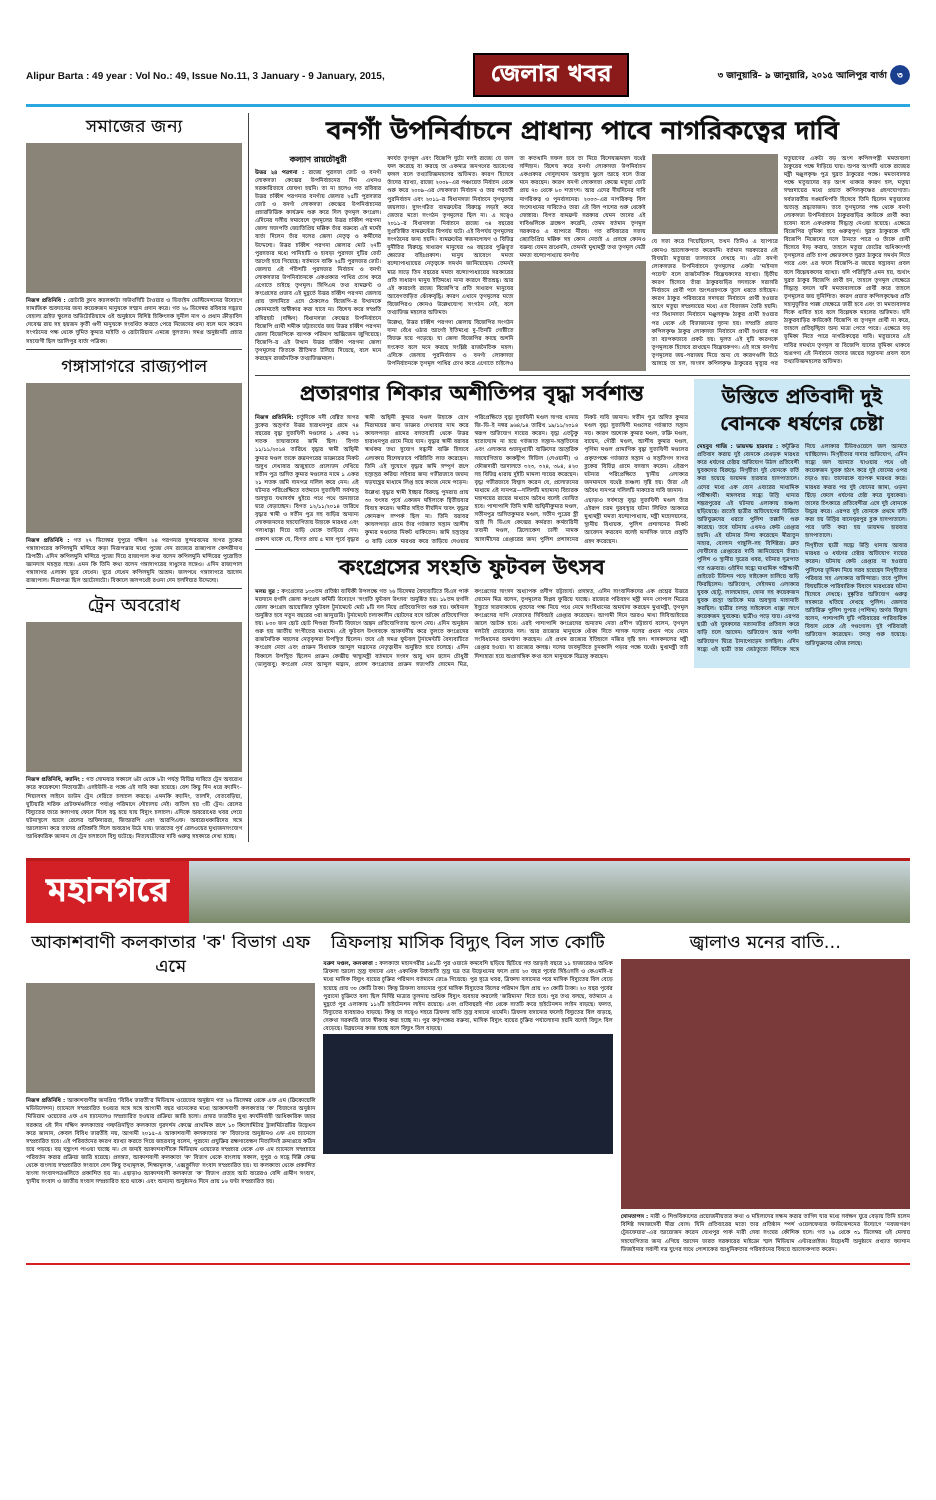Alipur Barta : 49 year : Vol No.: 49, Issue No.11, 3 January - 9 January, 2015, জেলার খবর ৩ জানুয়ারি– ৯ জানুয়ারি, ২০১৫ আলিপুর বার্তা ৩
সমাজের জন্য
নিজস্ব প্রতিনিধি : রোটারি ক্লাব ক্যালকাটা সাউথসিটি টাওয়ার ও ডিভাইন ডেস্টিনেশনের উদ্যোগে সামাজিক অবদানের জন্য কয়েকজন মানুষকে সম্মান প্রদান করে। গত ২৮ ডিসেম্বর রবিবার সন্ধ্যায় বেহালা ব্রাইভ স্কুলের অডিটোরিয়ামে ওই অনুষ্ঠানে বিশিষ্ট চিকিৎসক সুনীল নাগ ও প্রধান ক্রীড়াবিদ দেবেন্দ্র রায় সহ ছয়জন কৃতী গুণী মানুষকে সংবর্ধিত করতে পেরে নিজেদের ধন্য বলে মনে করেন সংগঠনের পক্ষ থেকে সুমিত কুমার মাইতি ও রোটারিয়ান এমজে সুলতান। সমগ্র অনুষ্ঠানটি প্রচার সহযোগী ছিল আলিপুর বার্তা পত্রিকা।
গঙ্গাসাগরে রাজ্যপাল
নিজস্ব প্রতিনিধি : গত ২৭ ডিসেম্বর দুপুরে দক্ষিণ ২৪ পরগনার সুন্দরবনের সাগর ব্লকের গঙ্গাসাগরের কপিলমুনি মন্দিরে কড়া নিরাপত্তার মধ্যে পুজো দেন রাজ্যের রাজ্যপাল কেশরীনাথ ত্রিপাঠী। এদিন কপিলমুনি মন্দিরে পুজো দিয়ে রাজ্যপাল কথা বলেন কপিলমুনি মন্দিরের পুরোহিত জ্ঞানদাস মহন্তর সঙ্গে। এমন কি তিনি কথা বলেন গঙ্গাসাগরের সাধুদের সঙ্গেও। এদিন রাজ্যপাল গঙ্গাসাগর এলাকা ঘুরে দেখেন। ঘুরে দেখেন কপিলমুনি আশ্রম। জলপথে গঙ্গাসাগরে আসেন রাজ্যপাল। নিরাপত্তা ছিল আটোসাটো। বিকালে জলপথেই রওনা দেন হলদিয়ার উদ্দেশ্যে।
ট্রেন অবরোধ
নিজস্ব প্রতিনিধি, ক্যানিং : গত সোমবার সকালে ৬টা থেকে ৮টা পর্যন্ত বিভিন্ন দাবিতে ট্রেন অবরোধ করে কয়েকশো নিত্যযাত্রী। এসইউসি–র পক্ষে এই দাবি করা হয়েছে। বেশ কিছু দিন ধরে ক্যানিং–শিয়ালদহ লাইনে ডাউন ট্রেন দেরিতে চলাচল করছে। এমনকি ক্যানিং, তালদি, বেতবেড়িয়া, ঘুটিয়ারি শরিফ প্রাটফর্মগুলিতে পর্যাপ্ত পরিমাণে শৌচালয় নেই। বাতিল হয় ৩টি ট্রেন। রেলের বিদ্যুতের তারে কলাগাছ ফেলে দিলে বন্ধ হয়ে যায় বিদ্যুৎ চলাচল। এদিকে অবরোধের খবর পেয়ে ঘটনাস্থলে আসে রেলের অফিসাররা, জিআরপি এবং আরপিএফ। অবরোধকারিদের সঙ্গে আলোচনা করে তাদের প্রতিশ্রুতি দিলে অবরোধ উঠে যায়। ভারতের পূর্ব রেলওয়ের মুখ্যজনসংযোগ আধিকারিক জানান যে ট্রেন চলাচলে বিঘ্ন ঘটেছে। নিত্যযাত্রীদের দাবি গুরুত্ব সহকারে দেখা হচ্ছে।
বনগাঁ উপনির্বাচনে প্রাধান্য পাবে নাগরিকত্বের দাবি
কল্যাণ রায়চৌধুরী
উত্তর ২৪ পরগনা : রাজ্যে পুরসভা ভোট ও বনগাঁ লোকসভা কেন্দ্রের উপনির্বাচনের দিন এখনও সরকারিভাবে ঘোষণা হয়নি। তা না হলেও গত রবিবার উত্তর চব্বিশ পরগনার বনগাঁয় জেলার ২৫টি পুরসভার ভোট ও বনগাঁ লোকসভা কেন্দ্রের উপনির্বাচনের প্রচারভিত্তিক কার্যক্রম শুরু করে দিল তৃণমূল কংগ্রেস। এদিনের দলীয় সমাবেশে তৃণমূলের উত্তর চব্বিশ পরগনা জেলা সভাপতি জ্যোতিপ্রিয় মল্লিক তাঁর বক্তব্যে এই মর্মেই বার্তা দিলেন তাঁর দলের জেলা নেতৃত্ব ও কর্মীদের উদ্দেশ্যে। উত্তর চব্বিশ পরগনা জেলার মোট ২৭টি পুরসভার মধ্যে পানিহাটি ও হাবড়া পুরসভা দুটির ভোট আগেই হয়ে গিয়েছে। বর্তমানে বাকি ২৫টি পুরসভার ভোট। জেলায় এই পঁচিশটি পুরসভার নির্বাচন ও বনগাঁ লোকসভার উপনির্বাচনকে একপ্রকার পাখির চোখ করে এগোতে চাইছে তৃণমূল। সিপিএম তথা বামফ্রন্ট ও কংগ্রেসের প্রভাব এই মুহূর্তে উত্তর চব্বিশ পরগনা জেলায় প্রায় তলানিতে এসে ঠেকলেও বিজেপি–র উত্থানকে কোনমতেই অস্বীকার করা যাবে না। বিশেষ করে সম্প্রতি বসিরহাট (দক্ষিণ) বিধানসভা কেন্দ্রের উপনির্বাচনে বিজেপি প্রার্থী শমীক ভট্টাচার্যের জয় উত্তর চব্বিশ পরগনা জেলা বিজেপিকে ব্যাপক পরিমাণ অক্সিজেন জুগিয়েছে। বিজেপি–র এই উত্থান উত্তর চব্বিশ পরগনা জেলা তৃণমূলের ভিতকে রীতিমত টলিয়ে দিয়েছে, বলে মনে করছেন রাজনৈতিক তথ্যাভিজ্ঞমহল।
কার্যত তৃণমূল এবং বিজেপি দুটো দলই রাজ্যে যে ভাল ফল করেছে বা করছে তা একমাত্র জনগণের আবেগের ফসল বলে তথ্যাভিজ্ঞমহলের অভিমত। কারণ হিসেবে তাঁদের ব্যাখ্যা, রাজ্যে ২০০৮–এর পঞ্চায়েত নির্বাচন থেকে শুরু করে ২০০৯–এর লোকসভা নির্বাচন ও তার পরবর্তী পুরনির্বাচন এবং ২০১১–র বিধানসভা নির্বাচনে তৃণমূলের জয়লাভ। সুসংগঠিত বামফ্রন্টের বিরুদ্ধে লড়াই করে জেতার মতো সংগঠন তৃণমূলের ছিল না। এ সত্ত্বেও ২০১১–র বিধানসভা নির্বাচনে রাজ্যে ৩৪ বছরের সুপ্রতিষ্ঠিত বামফ্রন্টের বিপর্যয় ঘটে। এই বিপর্যয় তৃণমূলের সংগঠনের জন্য হয়নি। বামফ্রন্টের স্বজনপোষণ ও বিভিন্ন দুর্নীতির বিরুদ্ধে সাধারণ মানুষের ৩৪ বছরের পুঞ্জিভূত ক্ষোভের বহিঃপ্রকাশ। মানুষ আবেগে মমতা বন্দ্যোপাধ্যায়ের নেতৃত্বকে সমর্থন জানিয়েছেন। তেমনই মাত্র সাড়ে তিন বছরের মমতা বন্দ্যোপাধ্যায়ের সরকারের প্রতি সাধারণ মানুষ ইতিমধ্যে নানা কারণে বীতশ্রদ্ধ। আর এই কারণেই রাজ্যে বিজেপি'র প্রতি সাধারণ মানুষের আবেগতাড়িত ঝোঁকবৃদ্ধি। কারণ এখানে তৃণমূলের মতো বিজেপিরও কোনও উল্লেখযোগ্য সংগঠন নেই, বলে তথ্যাভিজ্ঞ মহলের অভিমত।
উল্লেখ্য, উত্তর চব্বিশ পরগণা জেলায় বিজেপির সংগঠন দানা বেঁধে ওঠার আগেই ইতিমধ্যে দু–তিনটি গোষ্ঠীতে বিভক্ত হয়ে পড়েছে। যা জেলা বিজেপির কাছে অশনি সংকেত বলে মনে করছে সংশ্লিষ্ট রাজনৈতিক মহল। এদিকে জেলায় পুরনির্বাচন ও বনগাঁ লোকসভা উপনির্বাচনকে তৃণমূল পাখির চোখ করে এগোতে চাইলেও তা কতখানি সফল হবে তা নিয়ে বিশেষজ্ঞমহল যথেষ্ট সন্দিহান। বিশেষ করে বনগাঁ লোকসভা উপনির্বাচন একপ্রকার দোদুল্যমান অবস্থায় ঝুলে আছে বলে তাঁরা মনে করছেন। কারণ বনগাঁ লোকসভা কেন্দ্রে মতুয়া ভোট প্রায় ৭০ থেকে ৮০ শতাংশ। আর এদের দীর্ঘদিনের দাবি নাগরিকত্ব ও পুনর্বাসনের। ২০০৩–এর নাগরিকত্ব বিল সংশোধনের দাবিতেও তারা এই বিল পাশের শুরু থেকেই সোচ্চার। বিগত বামফ্রন্ট সরকার যেমন তাদের এই দাবিগুলিকে ভ্রূক্ষেপ করেনি, তেমন বর্তমান তৃণমূল সরকারও এ ব্যাপারে নীরব। গত রবিবারের সভায় জ্যোতিপ্রিয় মল্লিক সহ কোন নেতাই এ প্রসঙ্গে কোনও বক্তব্য যেমন রাখেননি, তেমনই মুখ্যমন্ত্রী তথা তৃণমূল নেত্রী মমতা বন্দ্যোপাধ্যায় বনগাঁয়
যে সভা করে গিয়েছিলেন, তখন তিনিও এ ব্যাপারে কোনও আলোকপাত করেননি। বর্তমান সরকারের এই বিষয়টা মতুয়ারা ভালভাবে দেখছে না। এটা বনগাঁ লোকসভার উপনির্বাচনে তৃণমূলের একটা 'মাইনাস পয়েন্ট' বলে রাজনৈতিক বিশ্লেষকদের ব্যাখ্যা। দ্বিতীয় কারণ হিসেবে তাঁরা ঠাকুরবাড়ির সদস্যকে সরাসরি নির্বাচনে প্রার্থী পদে অংশগ্রহণকে তুলে ধরতে চাইছেন। কারণ ঠাকুর পরিবারের সদস্যরা নির্বাচনে প্রার্থী হওয়ার আগে মতুয়া সম্প্রদায়ের মধ্যে এত বিভাজন তৈরি হয়নি। গত বিধানসভা নির্বাচনে মঞ্জুলকৃষ্ণ ঠাকুর প্রার্থী হওয়ার পর থেকে এই বিভাজনের সূচনা হয়। সম্প্রতি প্রয়াত কপিলকৃষ্ণ ঠাকুর লোকসভা নির্বাচনে প্রার্থী হওয়ার পর তা ব্যাপকভাবে প্রকট হয়। মূলত এই দুটি কারণকে তৃণমূলকে হিসেবে রাখছেন বিশ্লেষকগণ। এই সঙ্গে বনগাঁয় তৃণমূলের জয়–পরাজয় নিয়ে অন্য যে কারণগুলি উঠে আসছে তা হল, সাংসদ কপিলকৃষ্ণ ঠাকুরের মৃত্যুর পর মতুয়াদের একটা বড় অংশ কপিলপত্নী মমতাবালা ঠাকুরের পক্ষে দাঁড়িয়ে যায়। অপর অংশটি থাকে রাজ্যের মন্ত্রী মঞ্জুলকৃষ্ণ পুত্র সুব্রত ঠাকুরের পক্ষে। মমতাবালার পক্ষে মতুয়াদের বড় অংশ থাকার কারণ হল, মতুয়া সম্প্রদায়ের মধ্যে প্রয়াত কপিলকৃষ্ণের গ্রহণযোগ্যতা। সর্বভারতীয় সঙ্ঘাধিপতি হিসেবে তিনি ছিলেন মতুয়াদের অত্যন্ত শ্রদ্ধাভাজন। তবে তৃণমূলের পক্ষ থেকে বনগাঁ লোকসভা উপনির্বাচনে ঠাকুরবাড়ির কাউকে প্রার্থী করা হবেনা বলে একপ্রকার সিদ্ধান্ত নেওয়া হয়েছে। এক্ষেত্রে বিজেপির ভূমিকা হবে গুরুত্বপূর্ণ। সুব্রত ঠাকুরকে যদি বিজেপি নিজেদের দলে টানতে পারে ও তাঁকে প্রার্থী হিসেবে দাঁড় করায়, তাহলে মতুয়া ভোটের অধিকাংশই তৃণমূলের প্রতি চাপা ক্ষোভবশত সুব্রত ঠাকুরে সমর্থন দিতে পারে এবং এর ফলে বিজেপি–র জয়ের সম্ভাবনা প্রবল বলে বিশ্লেষকদের ব্যাখ্যা। যদি পরিস্থিতি এমন হয়, অর্থাৎ সুব্রত ঠাকুর বিজেপি প্রার্থী হন, তাহলে তৃণমূল সেক্ষেত্রে সিদ্ধান্ত বদলে যদি মমতাবালাকে প্রার্থী করে তাহলে তৃণমূলের জয় সুনিশ্চিত। কারণ প্রয়াত কপিলকৃষ্ণের প্রতি সহানুভূতির পাল্লা সেক্ষেত্রে ভারী হবে এবং তা মমতাবালার দিকে ধাবিত হবে বলে বিশ্লেষক মহলের অভিমত। যদি ঠাকুরবাড়ির কাউকেই বিজেপি বা তৃণমূল প্রার্থী না করে, তাহলে প্রতিদ্বন্দ্বিতা অন্য মাত্রা পেতে পারে। এক্ষেত্রে বড় ভূমিকা নিতে পারে নাগরিকত্বের দাবি। মতুয়াদের এই দাবির সমর্থনে তৃণমূল বা বিজেপি যাদের ভূমিকা থাকবে অগ্রগণ্য এই নির্বাচনে তাদের জয়ের সম্ভাবনা প্রবল বলে তথ্যাভিজ্ঞমহলের অভিমত।
প্রতারণার শিকার অশীতিপর বৃদ্ধা সর্বশান্ত
নিজস্ব প্রতিনিধি: চর্তুদিকে নদী বেষ্টিত সাগর ব্লকের অন্তর্গত উত্তর হারাধনপুর গ্রামে ৭৪ বছরের বৃদ্ধা সুভাষিণী মণ্ডলের ১ একর ২১ শতক চাষাবাদের জমি ছিল। বিগত ১১/১১/২০১৪ তারিখে বৃদ্ধার স্বামী অশ্বিনী কুমার মণ্ডল তাকে রুদ্রনগরের ডাক্তারের নিকট অসুখ দেখাবার অজুহাতে প্রলোভন দেখিয়ে সতীন পুত্র অসিত কুমার মণ্ডলের নামে ১ একর ২১ শতক জমি দানপত্র দলিল করে নেন। এই ঘটনার পরিপ্রেক্ষিতে বর্তমানে সুভাষিণী সর্বশান্ত অবস্থায় যথাসর্বস্ব খুইয়ে পথে পথে অনাহারে ঘরে বেড়াচ্ছেন। বিগত ১২/১১/২০১৪ তারিখে বৃদ্ধার স্বামী ও সতীন পুত্র সহ বাড়ির অন্যান্য লোকজনদের সহযোগিতায় উহাকে মারধর এবং গলাধাক্কা দিয়ে বাড়ি থেকে তাড়িয়ে দেন। প্রকাশ থাকে যে, বিগত প্রায় ৫ মাস পূর্বে বৃদ্ধার স্বামী অশ্বিনী কুমার মণ্ডল উহাকে রোগ নিরাময়ের জন্য ডাক্তার দেখাবার নাম করে কাযলপাড়া গ্রামের বসতবাটি থেকে উত্তর হারাধনপুর গ্রামে নিয়ে যান। বৃদ্ধার স্বামী বরাবর স্বার্থকর তথা সুযোগ সন্ধানী ব্যক্তি হিসাবে এলাকায় বিশেষভাবে পরিচিতি লাভ করেছেন। তিনি এই সুযোগে বৃদ্ধার জমি সম্পূর্ণ রূপে হস্তান্তর করিয়া লইবার জন্য গভীরভাবে জঘন্য ষড়যন্ত্রের মাধ্যমে লিপ্ত হয়ে কাজে নেমে পড়েন।
উল্লেখ্য বৃদ্ধার স্বামী ইচ্ছার বিরুদ্ধে পুনরায় প্রায় ৩০ বৎসর পূর্বে একজন মহিলাকে দ্বিতীয়বার বিবাহ করেন। স্বামীর সহিত দীর্ঘদিন যাবৎ বৃদ্ধার কোনরূপ সম্পর্ক ছিল না। তিনি বরাবর কাযলপাড়া গ্রামে তাঁর গর্ভজাত সন্তান আশীষ কুমার মণ্ডলের নিকট থাকিতেন। জমি হস্তান্তর ও বাড়ি থেকে মারধর করে তাড়িয়ে দেওয়ার পরিপ্রেক্ষিতে বৃদ্ধা সুভাষিনী মণ্ডল সাগর থানায় জি–ডি–ই নম্বর ৯৬৪/১৪ তারিখ ১৯/১১/২০১৪ স্বরূপ অভিযোগ দায়ের করেন। বৃদ্ধা এতটুকু হতোদ্যোম না হয়ে গর্ভজাত সন্তান–সন্ততিদের এবং এলাকার শুভানুধ্যায়ী ব্যক্তিদের আন্তরিক সহযোগিতায় কাকদ্বীপ সিভিল (দেওয়ানী) ও ফৌজদারী আদালতে ৩২৩, ৩২৪, ৩৮৪, ৪২০ সহ বিভিন্ন ধারায় দুইটি মামলা দায়ের করেছেন। বৃদ্ধা গভীরভাবে বিশ্বাস করেন যে, প্রলোভনের মাধ্যমে এই দানপত্র—দলিলটি মহামান্য বিচারক মহাশয়ের রায়ের মাধ্যমে অবৈধ বলেই ঘোষিত হবে। পাশাপাশি তিনি স্বামী অশ্বিনীকুমার মণ্ডল, সতীনপুত্র অসিতকুমার মণ্ডল, সতীন পুত্রের স্ত্রী আই সি ডিএস কেন্দ্রের কর্মরতা কর্মচারিনী ভবানী মণ্ডল, ত্রিলোকেশ ঢালী নামক আসামীদের গ্রেপ্তারের জন্য পুলিশ প্রশাসনের নিকট দাবি জানান। সতীন পুত্র অসিত কুমার মণ্ডল বৃদ্ধা সুভাষিণী মণ্ডলের গর্ভজাত সন্তান নয়। কারণ অশোক কুমার মণ্ডল, ভক্তি মণ্ডল, বায়েন, গৌরী মণ্ডল, আশীষ কুমার মণ্ডল, পূর্ণিমা মণ্ডল প্রামাণিক বৃদ্ধা সুভাষিণী মণ্ডলের প্রকৃতপক্ষে গর্ভজাত সন্তান ও সন্ততিগণ সাগর ব্লকের বিভিন্ন গ্রামে বসবাস করেন। এইরূপ ঘটনার পরিপ্রেক্ষিতে স্থানীয় এলাকার জনমানসে যথেষ্ট চাঞ্চল্য সৃষ্টি হয়। তাঁরা এই অবৈধ দানপত্র দলিলটি নাকচের দাবি জানান।
এছাড়াও সর্বশান্ত বৃদ্ধা সুভাষিণী মণ্ডল তাঁর এইরূপ চরম দুরবস্থার ঘটনা লিখিত আকারে মুখ্যমন্ত্রী মমতা বন্দ্যোপাধ্যায়, মন্ত্রী মহোদয়দের, স্থানীয় বিধায়ক, পুলিশ প্রশাসনের নিকট আবেদন করবেন বলেই মানসিক ভাবে প্রস্তুতি গ্রহণ করেছেন।
কংগ্রেসের সংহতি ফুটবল উৎসব
মলয় সুর : কংগ্রেসের ১৩০তম প্রতিষ্ঠা বার্ষিকী উপলক্ষে গত ২৬ ডিসেম্বর বৈদ্যবাটিতে বিএস পার্ক ময়দানে হুগলি জেলা কংগ্রেস কমিটি উদ্যোগে 'সংহতি ফুটবল উৎসব' অনুষ্ঠিত হয়। ১৮তম হুগলি জেলা কংগ্রেস আয়োজিত ফুটবল টুর্নামেন্টে মোট ৮টি দল নিয়ে প্রতিযোগিতা শুরু হয়। ফাইনাল অনুষ্ঠিত হবে নতুন বছরের ৩রা জানুয়ারি। টুর্নামেন্টে চলাকালীন ছোটদের বসে আঁকো প্রতিযোগিতা হয়। ৮০০ জন ছোট ছোট শিশুরা তিনটি বিভাগে অঙ্কন প্রতিযোগিতায় অংশ নেয়। এদিন অনুষ্ঠান শুরু হয় জাতীয় সংগীতের মাধ্যমে। এই ফুটবল উৎসবকে আকর্ষণীয় করে তুলতে কংগ্রেসের রাজনৈতিক মহলের নেতৃবৃন্দরা উপস্থিত ছিলেন। তবে এই সমগ্র ফুটবল টুর্নামেন্টটি বৈদ্যবাটিতে কংগ্রেস নেতা এবং প্রাক্তন বিধায়ক আব্দুল মান্নানের নেতৃত্বাধীন অনুষ্ঠিত হয়ে চলেছে। এদিন বিকালে উপস্থিত ছিলেন প্রাক্তন কেন্দ্রীয় স্বাস্থ্যমন্ত্রী বর্তমানে সংসদ আবু খান হুসেন চৌধুরী (ডালুবাবু) কংগ্রেস নেতা আব্দুল মান্নান, প্রদেশ কংগ্রেসের প্রাক্তন সভাপতি সোমেন মিত্র, কংগ্রেসের সাংসদ অধ্যাপক প্রদীপ ভট্টাচার্য। প্রসঙ্গত, এদিন সাংবাদিকদের এক প্রশ্নের উত্তরে সোমেন মিত্র বলেন, তৃণমূলের বিপ্লব ফুরিয়ে যাচ্ছে। রাজ্যের পরিবহণ মন্ত্রী মদন গোপাল মিত্রের ইস্যুতে সারদাকান্ডে ধৃতদের পক্ষ নিয়ে পথে নেমে সংবিধানের অমর্যাদা করছেন মুখ্যমন্ত্রী, তৃণমূল কংগ্রেসের দাগি নেতাদের সিবিআই গ্রেপ্তার করেছেন। আগামী দিনে আরও মাথা সিবিআইয়ের জালে আটক হবে। এরই পাশাপাশি কংগ্রেসের অন্যতম নেতা প্রদীপ ভট্টাচার্য বলেন, তৃণমূল দলটাই চোরেদের দল। আর রাজ্যের মানুষকে ধোঁকা দিতে শাসক দলের প্রধান পথে নেমে সংবিধানের অমর্যাদা করছেন। এই প্রথম রাজ্যের ইতিহাসে নজির সৃষ্টি হল। শাসকদলের মন্ত্রী গ্রেপ্তার হওয়া। যা রাজ্যের কলঙ্ক। দলের ভাবমূর্তিতে চুনকালি পড়ার পক্ষে যথেষ্ট। মুখ্যমন্ত্রী তাই দিশাহারা হয়ে অপ্রাসঙ্গিক কথা বলে মানুষকে বিভ্রান্ত করছেন।
উস্তিতে প্রতিবাদী দুই বোনকে ধর্ষণের চেষ্টা
মেহবুব গাজি : ডায়মন্ড হারবার : কটুক্তির প্রতিবাদ করায় দুই বোনকে বেধড়ক মারধর করে ধর্ষণের চেষ্টার অভিযোগ উঠল প্রতিবেশী যুবকদের বিরুদ্ধে। নিগৃহীতা দুই বোনকে ভর্তি করা হয়েছে ডায়মন্ড হারবার হাসপাতালে। এদের মধ্যে এক বোন এবারের মাধ্যমিক পরীক্ষার্থী। মঙ্গলবার সন্ধ্যে উস্তি থানার শঙ্করপুরের এই ঘটনায় এলাকায় চাঞ্চল্য ছড়িয়েছে। রাতেই ছাত্রীর অভিযোগের ভিত্তিতে অভিযুক্তদের ধরতে পুলিশ তল্লাশি শুরু করেছে। তবে ঘটনায় এখনও কেউ গ্রেপ্তার হয়নি। এই ঘটনার নিন্দা করেছেন মীরাতুন নাহার, বোলান গাঙ্গুলি–সহ বিশিষ্টরা। দ্রুত দোষীদের গ্রেপ্তারের দাবি জানিয়েছেন তাঁরা। পুলিশ ও স্থানীয় সূত্রের খবর, ঘটনার সূত্রপাত গত শুক্রবার। ওইদিন সন্ধ্যে মাধ্যমিক পরীক্ষার্থী প্রাইভেট টিউশন পড়ে সাইকেল চালিয়ে বাড়ি ফিরছিলেন। অভিযোগ, সেইসময় এলাকার যুবক ছোটু, লালমোহন, সোনা সহ কয়েকজন যুবক রাস্তা আটকে মত্ত অবস্থায় নাচানাচি করছিল। ছাত্রীর চলন্ত সাইকেলে ধাক্কা লাগে কয়েকজন যুবকের। ছাত্রীও পড়ে যায়। এরপর ছাত্রী ওই যুবকদের নাচানাচির প্রতিবাদ করে বাড়ি চলে আসেন। অভিযোগ আর পাল্টা অভিযোগ ঘিরে টানাপোড়েন চলছিল। এদিন সন্ধ্যে ওই ছাত্রী তার জেঠতুতো দিদিকে সঙ্গে নিয়ে এলাকার টিউবওয়েলে জল আনতে যাচ্ছিলেন। নিগৃহীতার দাদার অভিযোগ, এদিন সন্ধ্যে জল আনতে যাওয়ার পথে ওই কয়েকজন যুবক হঠাৎ করে দুই বোনের ওপর চড়াও হয়। তাদেরকে ব্যাপক মারধর করে। মারধর করার পর দুই বোনের জামা, ওড়না ছিঁড়ে ফেলে ধর্ষণের চেষ্টা করে যুবকেরা। তাদের চিৎকারে প্রতিবেশীরা এসে দুই বোনকে উদ্ধার করে। এরপর দুই বোনকে প্রথমে ভর্তি করা হয় উস্তির বানেশ্বরপুর ব্লক হাসপাতালে। পরে ভর্তি করা হয় ডায়মন্ড হারবার হাসপাতালে।
নিগৃহীতা ছাত্রী সন্ধ্যে উস্তি থানায় আবার মারধর ও ধর্ষণের চেষ্টার অভিযোগ দায়ের করেন। ঘটনায় কেউ গ্রেপ্তার না হওয়ায় পুলিশের ভূমিকা নিয়ে সরব হয়েছেন নিগৃহীতার পরিবার সহ এলাকার বাসিন্দারা। তবে পুলিশ বিষয়টিকে পারিবারিক বিবাদে মারধরের ঘটনা হিসেবে দেখছে। দুষ্কৃতির অভিযোগ গুরুত্ব সহকারে খতিয়ে দেখছে পুলিশ। জেলার অতিরিক্ত পুলিশ সুপার (পশ্চিম) অর্ণব বিশ্বাস বলেন, পাশাপাশি দুটি পরিবারের পারিবারিক বিবাদ থেকে এই গণ্ডগোল। দুই পরিবারই অভিযোগ করেছেন। তদন্ত শুরু হয়েছে। অভিযুক্তদের খোঁজ চলছে।
মহানগরে
আকাশবাণী কলকাতার 'ক' বিভাগ এফ এমে
নিজস্ব প্রতিনিধি : আকাশবাণীর জনপ্রিয় 'বিবিধ ভারতী'র মিডিয়াম ওয়েভের অনুষ্ঠান গত ২৬ ডিসেম্বর থেকে এফ এম (ফ্রিকোয়েন্সি মডিউলেশন) চ্যানেলে সম্প্রচারিত হওয়ার সঙ্গে সঙ্গে আগামী বছর খানেকের মধ্যে আকাশবাণী কলকাতার 'ক' বিভাগের অনুষ্ঠান মিডিয়াম ওয়েভের এফ এম চ্যানেলেও সম্প্রচারিত হওয়ার প্রক্রিয়া জারি হলো। প্রসার ভারতীর মুখ্য কার্যনির্বাহী আধিকারিক জহর সরকার ওই দিন দক্ষিণ কলকাতার গল্ফগ্রিনস্থিত কলকাতা দূরদর্শন কেন্দ্রে প্রাথমিক রূপে ১০ কিলোমিটার ট্রান্সমিটারটির উদ্বোধন করে জানান, কেবল বিবিধ ভারতীই নয়, আগামী ২০১৫–এ আকাশবাণী কলকাতার 'ক' বিভাগের অনুষ্ঠানও এফ এম চ্যানেলে সম্প্রচারিত হবে। এই পরিবর্তনের কারণ ব্যাখ্যা করতে গিয়ে জহরবাবু বলেন, পুরানো প্রযুক্তির রক্ষণাবেক্ষণ নিত্যদিনই ক্রমাগ্রয়ে কঠিন হয়ে পড়ছে। বহু যন্ত্রাংশ পাওয়া যাচ্ছে না। সে জন্যই আকাশবাণীকে মিডিয়াম ওয়েভের সম্প্রচার থেকে এফ এম চ্যানেলে সম্প্রচারে পরিবর্তন করার প্রক্রিয়া জারি হয়েছে। প্রসঙ্গত, আকাশবাণী কলকাতা 'ক' বিভাগ থেকে বাংলায় সকাল, দুপুর ও সন্ধে দিল্লি কেন্দ্র থেকে বাংলায় সম্প্রচারিত সংবাদে বেশ কিছু তথ্যমূলক, শিক্ষামূলক, 'এক্সক্লুসিভ' সংবাদ সম্প্রচারিত হয়। যা কলকাতা থেকে প্রকাশিত বাংলা সংবাদপত্রগুলিতে প্রকাশিত হয় না। এছাড়াও আকাশবাণী কলকাতা 'ক' বিভাগ প্রত্যহ আট বারেরও বেশি গ্রামীণ সংবাদ, স্থানীয় সংবাদ ও জাতীয় সংবাদ সম্প্রচারিত হয়ে থাকে। এবং অন্যান্য অনুষ্ঠানও দিনে প্রায় ১৬ ঘন্টা সম্প্রচারিত হয়।
ত্রিফলায় মাসিক বিদ্যুৎ বিল সাত কোটি
বরুণ মণ্ডল, কলকাতা : কলকাতা মহানগরীর ১৪১টি পুর ওয়ার্ডে কমবেশি ছড়িয়ে ছিটিয়ে গত আড়াই বছরে ১১ হাজারেরও অধিক ত্রিফলা আলো স্তম্ভ বসানো এবং একাধিক উচ্চবাতি স্তম্ভ যত্র তত্র উদ্বোধনের ফলে প্রায় ২০ বছর পূর্বের সিইএসসি ও কেএমসি–র মধ্যে মাসিক বিদ্যুৎ ব্যয়ের চুক্তির পরিমাণ বর্তমানে ভেঙে গিয়েছে। পুর সূত্রে খবর, ত্রিফলা বসানোর পরে মাসিক বিদ্যুতের বিল বেড়ে হয়েছে প্রায় ৩০ কোটি টাকা। কিন্তু ত্রিফলা বসানোর পূর্বে মাসিক বিদ্যুতের বিলের পরিমাণ ছিল প্রায় ২৩ কোটি টাকা। ২০ বছর পূর্বের পুরানো চুক্তিতে বলা ছিল নির্দিষ্ট মাত্রার তুলনায় অধিক বিদ্যুৎ ব্যবহার করলেই 'জরিমানা' দিতে হবে। পুর তথ্য বলছে, বর্তমানে এ মুহূর্তে পুর এলাকায় ১১২টি হাইটেনশন লাইন রয়েছে। এবং প্রতিবছরই পাঁচ থেকে সাতটি করে হাইটেনশন লাইন বাড়ছে। ফলত, বিদ্যুতের ব্যবহারও বাড়ছে। কিন্তু তা সত্ত্বেও শহরে ত্রিফলা বাতি স্তম্ভ বসানো থামেনি। ত্রিফলা বসানোর ফলেই বিদ্যুতের বিল বাড়ছে, সেকথা সরকারি ভাবে স্বীকার করা হচ্ছে না। পুর কর্তৃপক্ষের বক্তব্য, মাসিক বিদ্যুৎ ব্যয়ের চুক্তির পর্যালোচনা হয়নি বলেই বিদ্যুৎ বিল বেড়েছে। উন্নয়নের কাজ হচ্ছে বলে বিদ্যুৎ বিল বাড়ছে।
জ্বালাও মনের বাতি...
সোমতাপস : নারী ও শিশুবিকাশের প্রয়োজনীয়তার কথা ও মহিলাদের সক্ষম করার তাগিদ যার মধ্যে সর্বক্ষণ ঘুরে বেড়ায় তিনি হলেন বিশিষ্ট সমাজসেবী মীরা বোস। যিনি প্রতিবারের মতো তার প্রতিষ্ঠান স্পর্শ ওয়েলফেয়ার ফাউন্ডেশনের উদ্যোগে 'নবজাগরণ ট্রেডফেয়ার'–এর আয়োজন করেন যোধপুর পার্ক নারী সেবা সংঘের কৌশিক হলে। গত ২৯ থেকে ৩১ ডিসেম্বর ওই মেলায় সহযোগিতার জন্য এগিয়ে আসেন ভারত সরকারের মাইক্রো স্মল মিডিয়াম এন্টারপ্রাইজ। উদ্বোধনী অনুষ্ঠানে প্রখ্যাত ফ্যাশান ডিজাইনার সর্বাণী দত্ত যুগের সাথে পোশাকের আধুনিকতার পরিবর্তনের বিষয়ে আলোকপাত করেন।